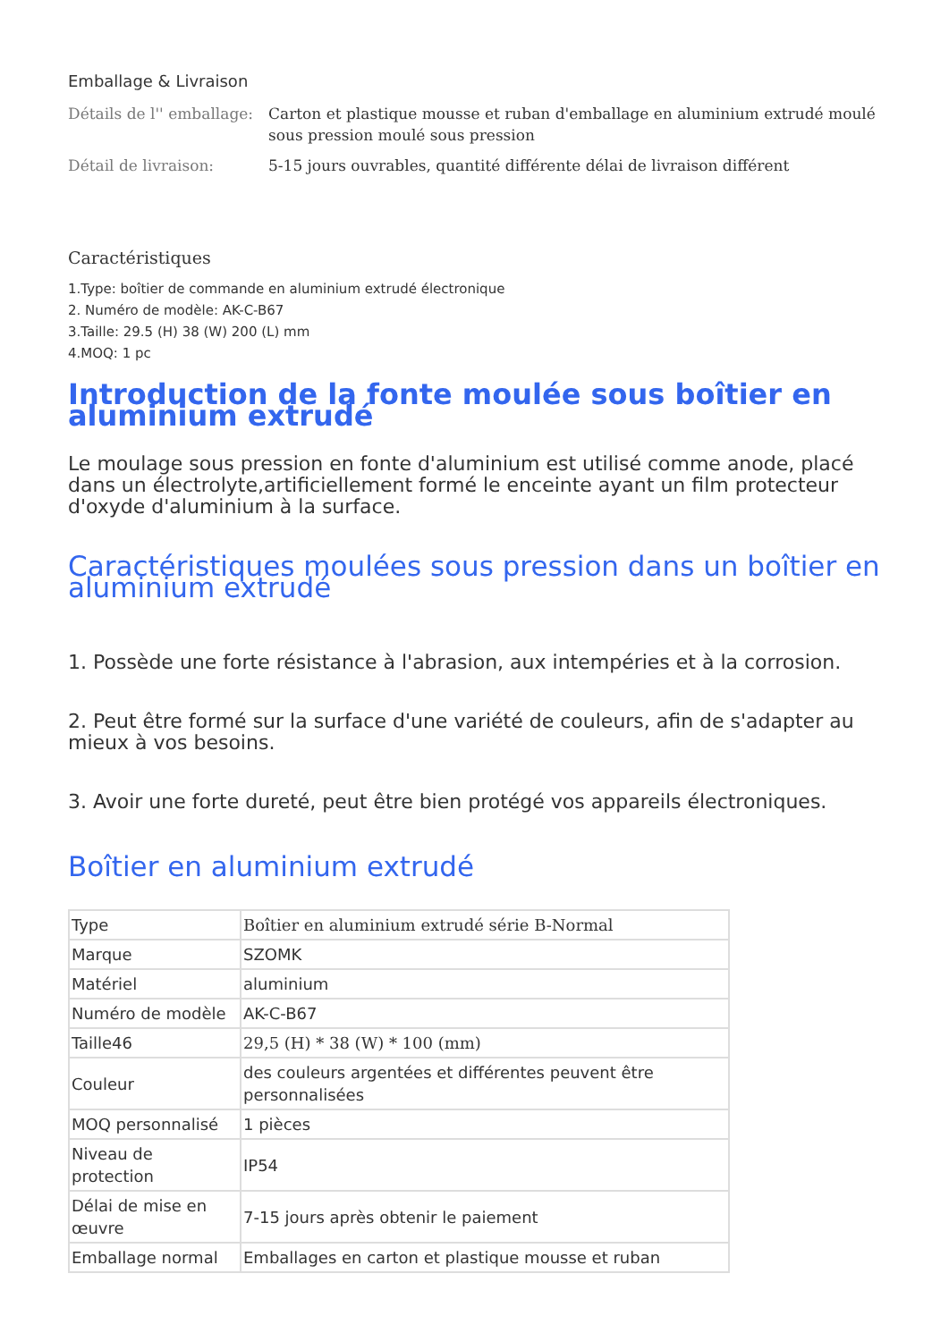Emballage & Livraison
Détails de l'' emballage:
Carton et plastique mousse et ruban d'emballage en aluminium extrudé moulé sous pression moulé sous pression
Détail de livraison: 5-15 jours ouvrables, quantité différente délai de livraison différent
Caractéristiques
1.Type: boîtier de commande en aluminium extrudé électronique
2. Numéro de modèle: AK-C-B67
3.Taille: 29.5 (H) 38 (W) 200 (L) mm
4.MOQ: 1 pc
Introduction de la fonte moulée sous boîtier en aluminium extrudé
Le moulage sous pression en fonte d'aluminium est utilisé comme anode, placé dans un électrolyte,artificiellement formé le enceinte ayant un film protecteur d'oxyde d'aluminium à la surface.
Caractéristiques moulées sous pression dans un boîtier en aluminium extrudé
1. Possède une forte résistance à l'abrasion, aux intempéries et à la corrosion.
2. Peut être formé sur la surface d'une variété de couleurs, afin de s'adapter au mieux à vos besoins.
3. Avoir une forte dureté, peut être bien protégé vos appareils électroniques.
Boîtier en aluminium extrudé
| Type | Boîtier en aluminium extrudé série B-Normal |
| Marque | SZOMK |
| Matériel | aluminium |
| Numéro de modèle | AK-C-B67 |
| Taille46 | 29,5 (H) * 38 (W) * 100 (mm) |
| Couleur | des couleurs argentées et différentes peuvent être personnalisées |
| MOQ personnalisé | 1 pièces |
| Niveau de protection | IP54 |
| Délai de mise en œuvre | 7-15 jours après obtenir le paiement |
| Emballage normal | Emballages en carton et plastique mousse et ruban |